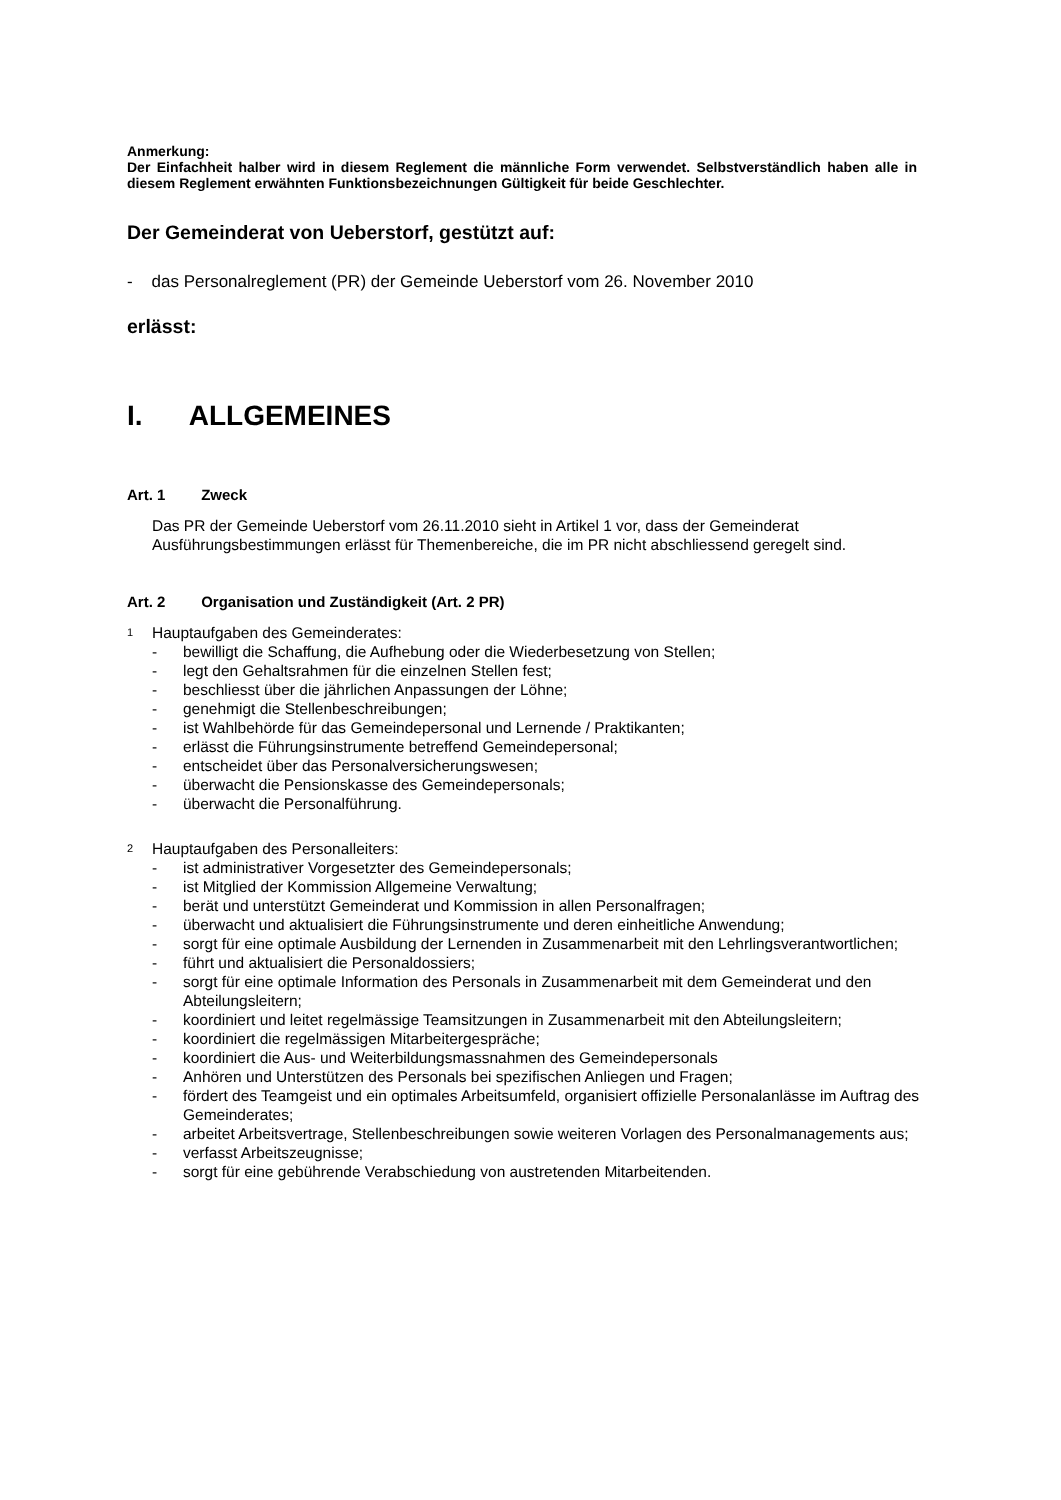Anmerkung:
Der Einfachheit halber wird in diesem Reglement die männliche Form verwendet. Selbstverständlich haben alle in diesem Reglement erwähnten Funktionsbezeichnungen Gültigkeit für beide Geschlechter.
Der Gemeinderat von Ueberstorf, gestützt auf:
- das Personalreglement (PR) der Gemeinde Ueberstorf vom 26. November 2010
erlässt:
I. ALLGEMEINES
Art. 1 Zweck
Das PR der Gemeinde Ueberstorf vom 26.11.2010 sieht in Artikel 1 vor, dass der Gemeinderat Ausführungsbestimmungen erlässt für Themenbereiche, die im PR nicht abschliessend geregelt sind.
Art. 2 Organisation und Zuständigkeit (Art. 2 PR)
<sup>1</sup> Hauptaufgaben des Gemeinderates:
- bewilligt die Schaffung, die Aufhebung oder die Wiederbesetzung von Stellen;
- legt den Gehaltsrahmen für die einzelnen Stellen fest;
- beschliesst über die jährlichen Anpassungen der Löhne;
- genehmigt die Stellenbeschreibungen;
- ist Wahlbehörde für das Gemeindepersonal und Lernende / Praktikanten;
- erlässt die Führungsinstrumente betreffend Gemeindepersonal;
- entscheidet über das Personalversicherungswesen;
- überwacht die Pensionskasse des Gemeindepersonals;
- überwacht die Personalführung.
<sup>2</sup> Hauptaufgaben des Personalleiters:
- ist administrativer Vorgesetzter des Gemeindepersonals;
- ist Mitglied der Kommission Allgemeine Verwaltung;
- berät und unterstützt Gemeinderat und Kommission in allen Personalfragen;
- überwacht und aktualisiert die Führungsinstrumente und deren einheitliche Anwendung;
- sorgt für eine optimale Ausbildung der Lernenden in Zusammenarbeit mit den Lehrlingsverantwortlichen;
- führt und aktualisiert die Personaldossiers;
- sorgt für eine optimale Information des Personals in Zusammenarbeit mit dem Gemeinderat und den Abteilungsleitern;
- koordiniert und leitet regelmässige Teamsitzungen in Zusammenarbeit mit den Abteilungsleitern;
- koordiniert die regelmässigen Mitarbeitergespräche;
- koordiniert die Aus- und Weiterbildungsmassnahmen des Gemeindepersonals
- Anhören und Unterstützen des Personals bei spezifischen Anliegen und Fragen;
- fördert des Teamgeist und ein optimales Arbeitsumfeld, organisiert offizielle Personalanlässe im Auftrag des Gemeinderates;
- arbeitet Arbeitsvertrage, Stellenbeschreibungen sowie weiteren Vorlagen des Personalmanagements aus;
- verfasst Arbeitszeugnisse;
- sorgt für eine gebührende Verabschiedung von austretenden Mitarbeitenden.